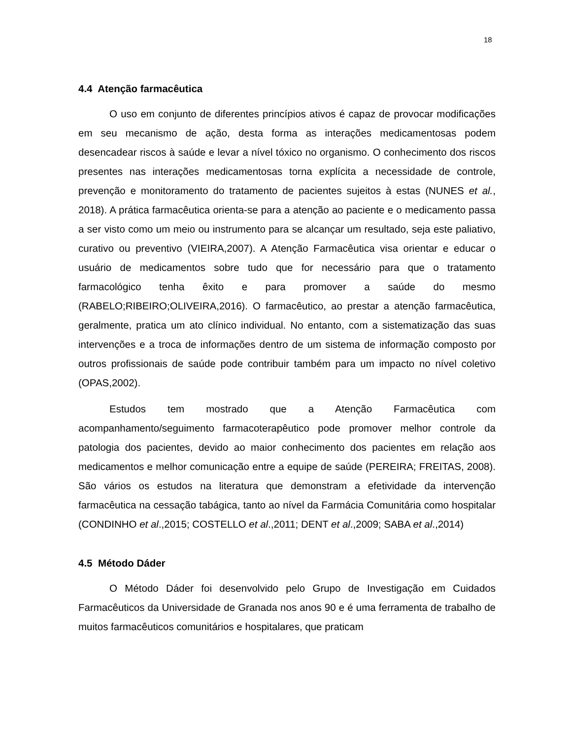18
4.4 Atenção farmacêutica
O uso em conjunto de diferentes princípios ativos é capaz de provocar modificações em seu mecanismo de ação, desta forma as interações medicamentosas podem desencadear riscos à saúde e levar a nível tóxico no organismo. O conhecimento dos riscos presentes nas interações medicamentosas torna explícita a necessidade de controle, prevenção e monitoramento do tratamento de pacientes sujeitos à estas (NUNES et al., 2018). A prática farmacêutica orienta-se para a atenção ao paciente e o medicamento passa a ser visto como um meio ou instrumento para se alcançar um resultado, seja este paliativo, curativo ou preventivo (VIEIRA,2007). A Atenção Farmacêutica visa orientar e educar o usuário de medicamentos sobre tudo que for necessário para que o tratamento farmacológico tenha êxito e para promover a saúde do mesmo (RABELO;RIBEIRO;OLIVEIRA,2016). O farmacêutico, ao prestar a atenção farmacêutica, geralmente, pratica um ato clínico individual. No entanto, com a sistematização das suas intervenções e a troca de informações dentro de um sistema de informação composto por outros profissionais de saúde pode contribuir também para um impacto no nível coletivo (OPAS,2002).
Estudos tem mostrado que a Atenção Farmacêutica com acompanhamento/seguimento farmacoterapêutico pode promover melhor controle da patologia dos pacientes, devido ao maior conhecimento dos pacientes em relação aos medicamentos e melhor comunicação entre a equipe de saúde (PEREIRA; FREITAS, 2008). São vários os estudos na literatura que demonstram a efetividade da intervenção farmacêutica na cessação tabágica, tanto ao nível da Farmácia Comunitária como hospitalar (CONDINHO et al.,2015; COSTELLO et al.,2011; DENT et al.,2009; SABA et al.,2014)
4.5 Método Dáder
O Método Dáder foi desenvolvido pelo Grupo de Investigação em Cuidados Farmacêuticos da Universidade de Granada nos anos 90 e é uma ferramenta de trabalho de muitos farmacêuticos comunitários e hospitalares, que praticam